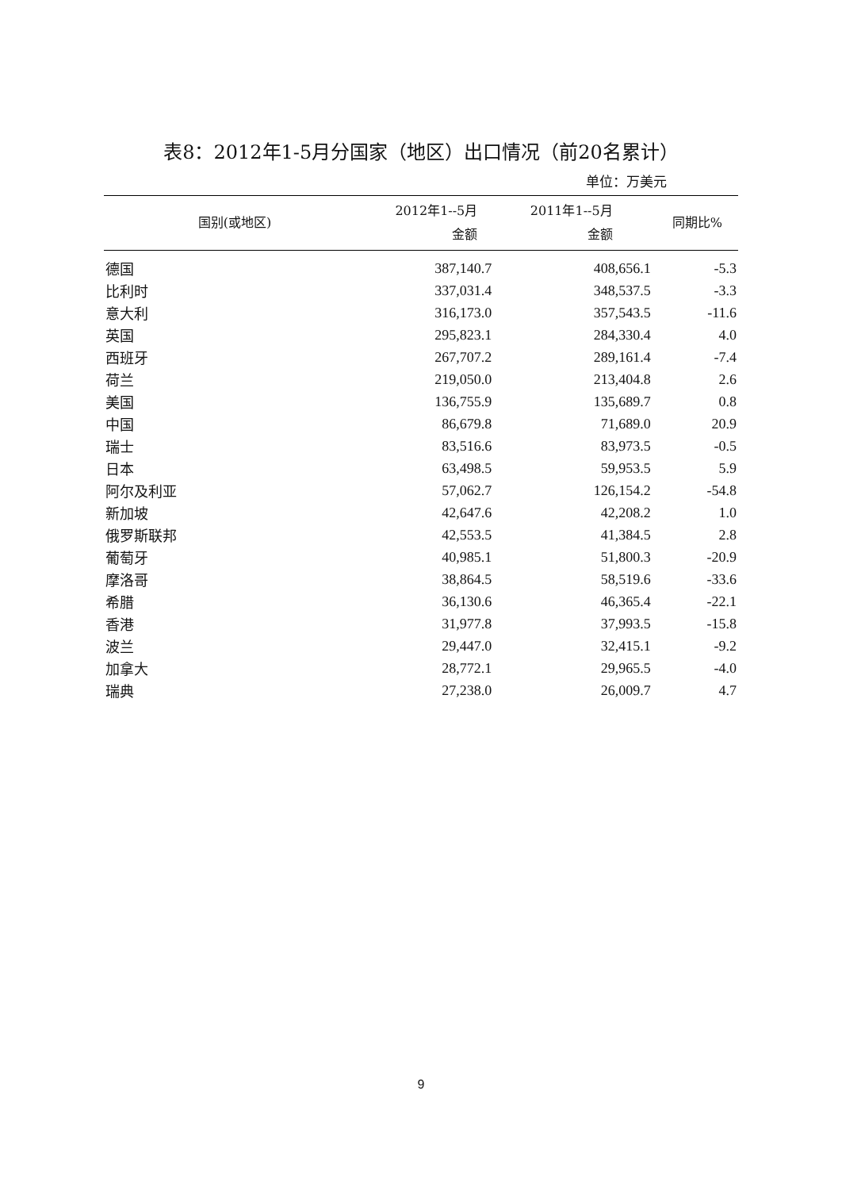表8：2012年1-5月分国家（地区）出口情况（前20名累计）
单位：万美元
| 国别(或地区) | 2012年1--5月 金额 | 2011年1--5月 金额 | 同期比% |
| --- | --- | --- | --- |
| 德国 | 387,140.7 | 408,656.1 | -5.3 |
| 比利时 | 337,031.4 | 348,537.5 | -3.3 |
| 意大利 | 316,173.0 | 357,543.5 | -11.6 |
| 英国 | 295,823.1 | 284,330.4 | 4.0 |
| 西班牙 | 267,707.2 | 289,161.4 | -7.4 |
| 荷兰 | 219,050.0 | 213,404.8 | 2.6 |
| 美国 | 136,755.9 | 135,689.7 | 0.8 |
| 中国 | 86,679.8 | 71,689.0 | 20.9 |
| 瑞士 | 83,516.6 | 83,973.5 | -0.5 |
| 日本 | 63,498.5 | 59,953.5 | 5.9 |
| 阿尔及利亚 | 57,062.7 | 126,154.2 | -54.8 |
| 新加坡 | 42,647.6 | 42,208.2 | 1.0 |
| 俄罗斯联邦 | 42,553.5 | 41,384.5 | 2.8 |
| 葡萄牙 | 40,985.1 | 51,800.3 | -20.9 |
| 摩洛哥 | 38,864.5 | 58,519.6 | -33.6 |
| 希腊 | 36,130.6 | 46,365.4 | -22.1 |
| 香港 | 31,977.8 | 37,993.5 | -15.8 |
| 波兰 | 29,447.0 | 32,415.1 | -9.2 |
| 加拿大 | 28,772.1 | 29,965.5 | -4.0 |
| 瑞典 | 27,238.0 | 26,009.7 | 4.7 |
9